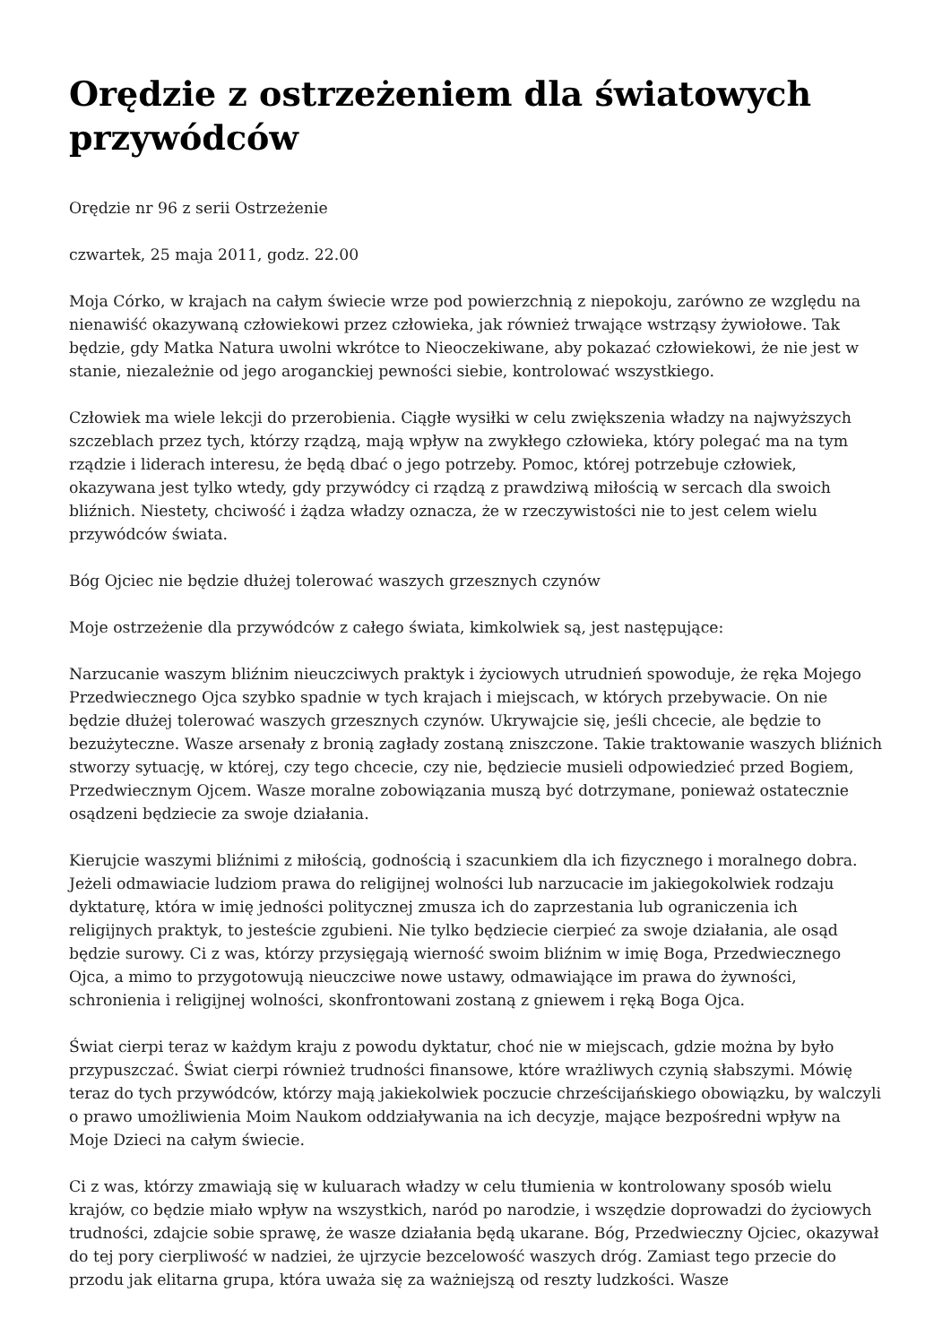Orędzie z ostrzeżeniem dla światowych przywódców
Orędzie nr 96 z serii Ostrzeżenie
czwartek, 25 maja 2011, godz. 22.00
Moja Córko, w krajach na całym świecie wrze pod powierzchnią z niepokoju, zarówno ze względu na nienawiść okazywaną człowiekowi przez człowieka, jak również trwające wstrząsy żywiołowe. Tak będzie, gdy Matka Natura uwolni wkrótce to Nieoczekiwane, aby pokazać człowiekowi, że nie jest w stanie, niezależnie od jego aroganckiej pewności siebie, kontrolować wszystkiego.
Człowiek ma wiele lekcji do przerobienia. Ciągłe wysiłki w celu zwiększenia władzy na najwyższych szczeblach przez tych, którzy rządzą, mają wpływ na zwykłego człowieka, który polegać ma na tym rządzie i liderach interesu, że będą dbać o jego potrzeby. Pomoc, której potrzebuje człowiek, okazywana jest tylko wtedy, gdy przywódcy ci rządzą z prawdziwą miłością w sercach dla swoich bliźnich. Niestety, chciwość i żądza władzy oznacza, że w rzeczywistości nie to jest celem wielu przywódców świata.
Bóg Ojciec nie będzie dłużej tolerować waszych grzesznych czynów
Moje ostrzeżenie dla przywódców z całego świata, kimkolwiek są, jest następujące:
Narzucanie waszym bliźnim nieuczciwych praktyk i życiowych utrudnień spowoduje, że ręka Mojego Przedwiecznego Ojca szybko spadnie w tych krajach i miejscach, w których przebywacie. On nie będzie dłużej tolerować waszych grzesznych czynów. Ukrywajcie się, jeśli chcecie, ale będzie to bezużyteczne. Wasze arsenały z bronią zagłady zostaną zniszczone. Takie traktowanie waszych bliźnich stworzy sytuację, w której, czy tego chcecie, czy nie, będziecie musieli odpowiedzieć przed Bogiem, Przedwiecznym Ojcem. Wasze moralne zobowiązania muszą być dotrzymane, ponieważ ostatecznie osądzeni będziecie za swoje działania.
Kierujcie waszymi bliźnimi z miłością, godnością i szacunkiem dla ich fizycznego i moralnego dobra. Jeżeli odmawiacie ludziom prawa do religijnej wolności lub narzucacie im jakiegokolwiek rodzaju dyktaturę, która w imię jedności politycznej zmusza ich do zaprzestania lub ograniczenia ich religijnych praktyk, to jesteście zgubieni. Nie tylko będziecie cierpieć za swoje działania, ale osąd będzie surowy. Ci z was, którzy przysięgają wierność swoim bliźnim w imię Boga, Przedwiecznego Ojca, a mimo to przygotowują nieuczciwe nowe ustawy, odmawiające im prawa do żywności, schronienia i religijnej wolności, skonfrontowani zostaną z gniewem i ręką Boga Ojca.
Świat cierpi teraz w każdym kraju z powodu dyktatur, choć nie w miejscach, gdzie można by było przypuszczać. Świat cierpi również trudności finansowe, które wrażliwych czynią słabszymi. Mówię teraz do tych przywódców, którzy mają jakiekolwiek poczucie chrześcijańskiego obowiązku, by walczyli o prawo umożliwienia Moim Naukom oddziaływania na ich decyzje, mające bezpośredni wpływ na Moje Dzieci na całym świecie.
Ci z was, którzy zmawiają się w kuluarach władzy w celu tłumienia w kontrolowany sposób wielu krajów, co będzie miało wpływ na wszystkich, naród po narodzie, i wszędzie doprowadzi do życiowych trudności, zdajcie sobie sprawę, że wasze działania będą ukarane. Bóg, Przedwieczny Ojciec, okazywał do tej pory cierpliwość w nadziei, że ujrzycie bezcelowość waszych dróg. Zamiast tego przecie do przodu jak elitarna grupa, która uważa się za ważniejszą od reszty ludzkości. Wasze